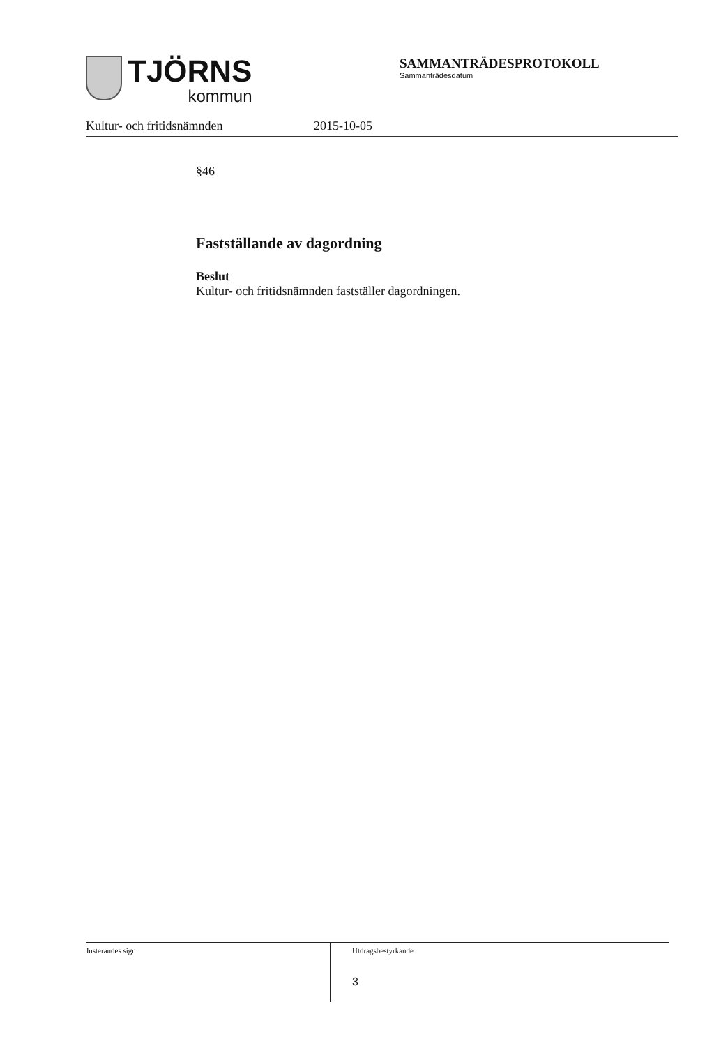TJÖRNS
kommun
SAMMANTRÄDESPROTOKOLL
Sammanträdesdatum
Kultur- och fritidsnämnden 2015-10-05
§46
Fastställande av dagordning
Beslut
Kultur- och fritidsnämnden fastställer dagordningen.
Justerandes sign
Utdragsbestyrkande
3